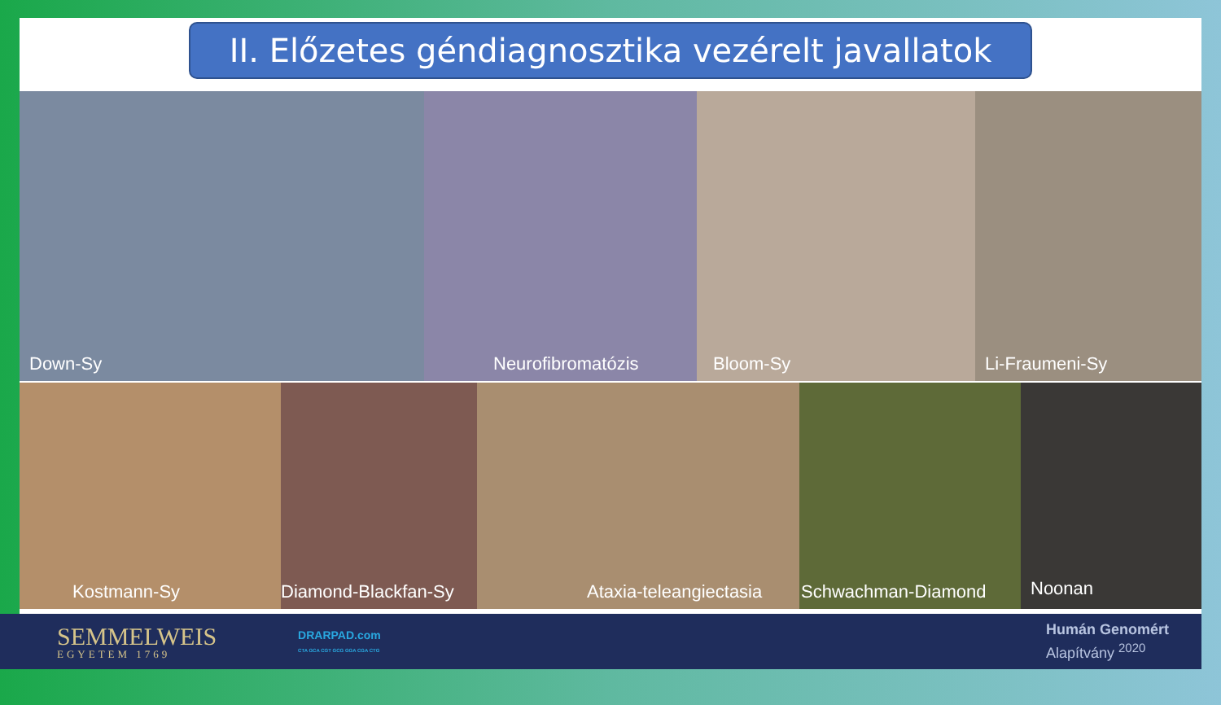II. Előzetes géndiagnosztika vezérelt javallatok
Down-Sy Neurofibromatózis Bloom-Sy Li-Fraumeni-Sy
Kostmann-Sy Diamond-Blackfan-Sy
Ataxia-teleangiectasia Schwachman-Diamond Noonan
SEMMELWEIS
EGYETEM 1769
DRARPAD.com
CTA GCA CGT GCG GGA CGA CTG
Humán Genomért
Alapítvány <sup>2020</sup>